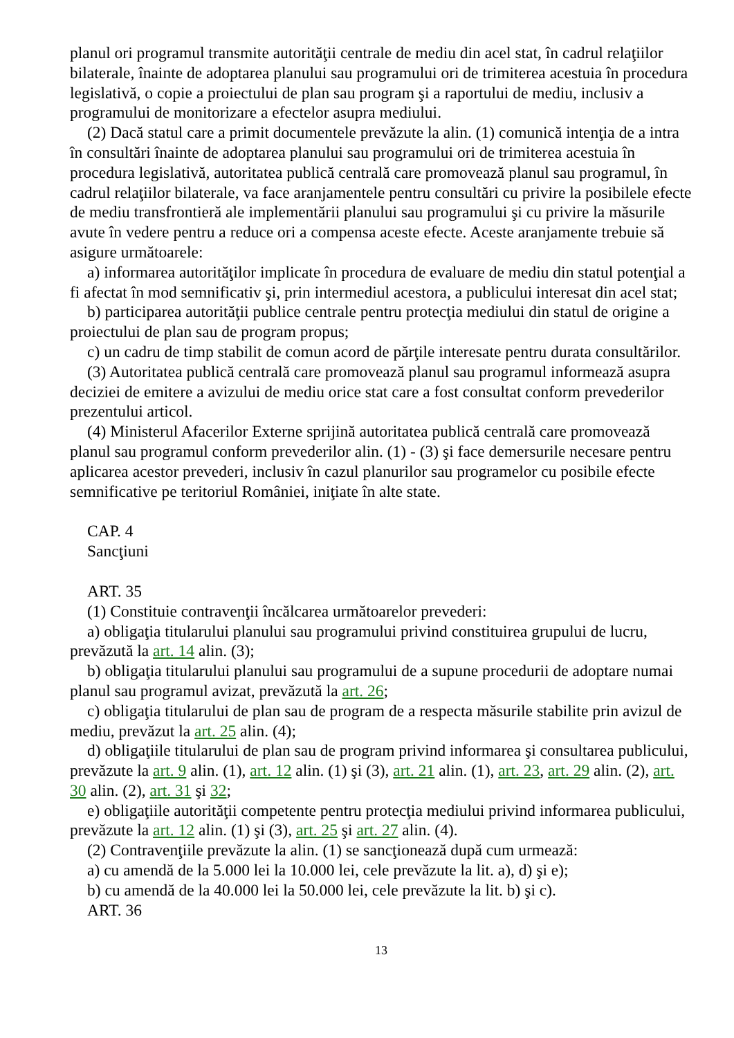planul ori programul transmite autorităţii centrale de mediu din acel stat, în cadrul relaţiilor bilaterale, înainte de adoptarea planului sau programului ori de trimiterea acestuia în procedura legislativă, o copie a proiectului de plan sau program şi a raportului de mediu, inclusiv a programului de monitorizare a efectelor asupra mediului.
(2) Dacă statul care a primit documentele prevăzute la alin. (1) comunică intenţia de a intra în consultări înainte de adoptarea planului sau programului ori de trimiterea acestuia în procedura legislativă, autoritatea publică centrală care promovează planul sau programul, în cadrul relaţiilor bilaterale, va face aranjamentele pentru consultări cu privire la posibilele efecte de mediu transfrontieră ale implementării planului sau programului şi cu privire la măsurile avute în vedere pentru a reduce ori a compensa aceste efecte. Aceste aranjamente trebuie să asigure următoarele:
a) informarea autorităţilor implicate în procedura de evaluare de mediu din statul potenţial a fi afectat în mod semnificativ şi, prin intermediul acestora, a publicului interesat din acel stat;
b) participarea autorităţii publice centrale pentru protecţia mediului din statul de origine a proiectului de plan sau de program propus;
c) un cadru de timp stabilit de comun acord de părţile interesate pentru durata consultărilor.
(3) Autoritatea publică centrală care promovează planul sau programul informează asupra deciziei de emitere a avizului de mediu orice stat care a fost consultat conform prevederilor prezentului articol.
(4) Ministerul Afacerilor Externe sprijină autoritatea publică centrală care promovează planul sau programul conform prevederilor alin. (1) - (3) şi face demersurile necesare pentru aplicarea acestor prevederi, inclusiv în cazul planurilor sau programelor cu posibile efecte semnificative pe teritoriul României, iniţiate în alte state.
CAP. 4
Sancţiuni
ART. 35
(1) Constituie contravenţii încălcarea următoarelor prevederi:
a) obligaţia titularului planului sau programului privind constituirea grupului de lucru, prevăzută la art. 14 alin. (3);
b) obligaţia titularului planului sau programului de a supune procedurii de adoptare numai planul sau programul avizat, prevăzută la art. 26;
c) obligaţia titularului de plan sau de program de a respecta măsurile stabilite prin avizul de mediu, prevăzut la art. 25 alin. (4);
d) obligaţiile titularului de plan sau de program privind informarea şi consultarea publicului, prevăzute la art. 9 alin. (1), art. 12 alin. (1) şi (3), art. 21 alin. (1), art. 23, art. 29 alin. (2), art. 30 alin. (2), art. 31 şi 32;
e) obligaţiile autorităţii competente pentru protecţia mediului privind informarea publicului, prevăzute la art. 12 alin. (1) şi (3), art. 25 şi art. 27 alin. (4).
(2) Contravenţiile prevăzute la alin. (1) se sancţionează după cum urmează:
a) cu amendă de la 5.000 lei la 10.000 lei, cele prevăzute la lit. a), d) şi e);
b) cu amendă de la 40.000 lei la 50.000 lei, cele prevăzute la lit. b) şi c).
ART. 36
13